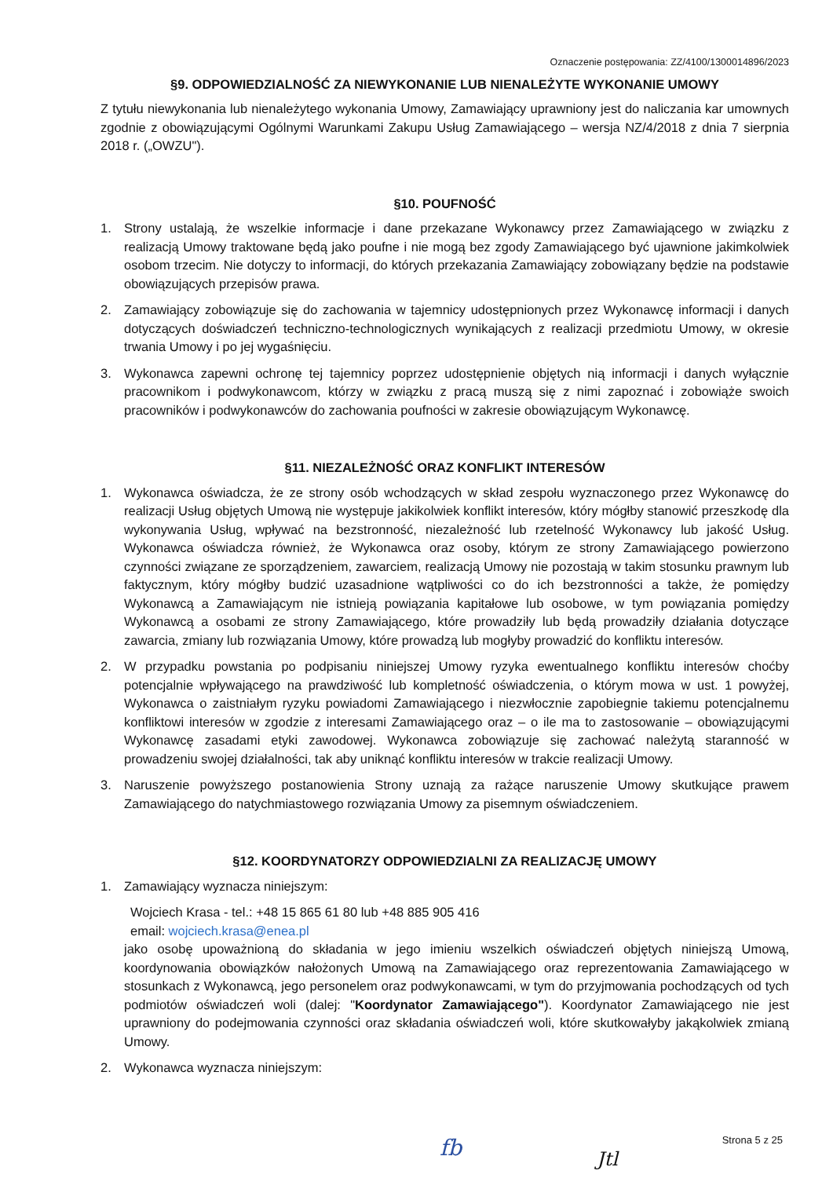Oznaczenie postępowania: ZZ/4100/1300014896/2023
§9. ODPOWIEDZIALNOŚĆ ZA NIEWYKONANIE LUB NIENALEŻYTE WYKONANIE UMOWY
Z tytułu niewykonania lub nienależytego wykonania Umowy, Zamawiający uprawniony jest do naliczania kar umownych zgodnie z obowiązującymi Ogólnymi Warunkami Zakupu Usług Zamawiającego – wersja NZ/4/2018 z dnia 7 sierpnia 2018 r. („OWZU").
§10. POUFNOŚĆ
1. Strony ustalają, że wszelkie informacje i dane przekazane Wykonawcy przez Zamawiającego w związku z realizacją Umowy traktowane będą jako poufne i nie mogą bez zgody Zamawiającego być ujawnione jakimkolwiek osobom trzecim. Nie dotyczy to informacji, do których przekazania Zamawiający zobowiązany będzie na podstawie obowiązujących przepisów prawa.
2. Zamawiający zobowiązuje się do zachowania w tajemnicy udostępnionych przez Wykonawcę informacji i danych dotyczących doświadczeń techniczno-technologicznych wynikających z realizacji przedmiotu Umowy, w okresie trwania Umowy i po jej wygaśnięciu.
3. Wykonawca zapewni ochronę tej tajemnicy poprzez udostępnienie objętych nią informacji i danych wyłącznie pracownikom i podwykonawcom, którzy w związku z pracą muszą się z nimi zapoznać i zobowiąże swoich pracowników i podwykonawców do zachowania poufności w zakresie obowiązującym Wykonawcę.
§11. NIEZALEŻNOŚĆ ORAZ KONFLIKT INTERESÓW
1. Wykonawca oświadcza, że ze strony osób wchodzących w skład zespołu wyznaczonego przez Wykonawcę do realizacji Usług objętych Umową nie występuje jakikolwiek konflikt interesów, który mógłby stanowić przeszkodę dla wykonywania Usług, wpływać na bezstronność, niezależność lub rzetelność Wykonawcy lub jakość Usług. Wykonawca oświadcza również, że Wykonawca oraz osoby, którym ze strony Zamawiającego powierzono czynności związane ze sporządzeniem, zawarciem, realizacją Umowy nie pozostają w takim stosunku prawnym lub faktycznym, który mógłby budzić uzasadnione wątpliwości co do ich bezstronności a także, że pomiędzy Wykonawcą a Zamawiającym nie istnieją powiązania kapitałowe lub osobowe, w tym powiązania pomiędzy Wykonawcą a osobami ze strony Zamawiającego, które prowadziły lub będą prowadziły działania dotyczące zawarcia, zmiany lub rozwiązania Umowy, które prowadzą lub mogłyby prowadzić do konfliktu interesów.
2. W przypadku powstania po podpisaniu niniejszej Umowy ryzyka ewentualnego konfliktu interesów choćby potencjalnie wpływającego na prawdziwość lub kompletność oświadczenia, o którym mowa w ust. 1 powyżej, Wykonawca o zaistniałym ryzyku powiadomi Zamawiającego i niezwłocznie zapobiegnie takiemu potencjalnemu konfliktowi interesów w zgodzie z interesami Zamawiającego oraz – o ile ma to zastosowanie – obowiązującymi Wykonawcę zasadami etyki zawodowej. Wykonawca zobowiązuje się zachować należytą staranność w prowadzeniu swojej działalności, tak aby uniknąć konfliktu interesów w trakcie realizacji Umowy.
3. Naruszenie powyższego postanowienia Strony uznają za rażące naruszenie Umowy skutkujące prawem Zamawiającego do natychmiastowego rozwiązania Umowy za pisemnym oświadczeniem.
§12. KOORDYNATORZY ODPOWIEDZIALNI ZA REALIZACJĘ UMOWY
1. Zamawiający wyznacza niniejszym:
Wojciech Krasa - tel.: +48 15 865 61 80 lub +48 885 905 416
email: wojciech.krasa@enea.pl
jako osobę upoważnioną do składania w jego imieniu wszelkich oświadczeń objętych niniejszą Umową, koordynowania obowiązków nałożonych Umową na Zamawiającego oraz reprezentowania Zamawiającego w stosunkach z Wykonawcą, jego personelem oraz podwykonawcami, w tym do przyjmowania pochodzących od tych podmiotów oświadczeń woli (dalej: "Koordynator Zamawiającego"). Koordynator Zamawiającego nie jest uprawniony do podejmowania czynności oraz składania oświadczeń woli, które skutkowałyby jakąkolwiek zmianą Umowy.
2. Wykonawca wyznacza niniejszym:
fb Jtl
Strona 5 z 25